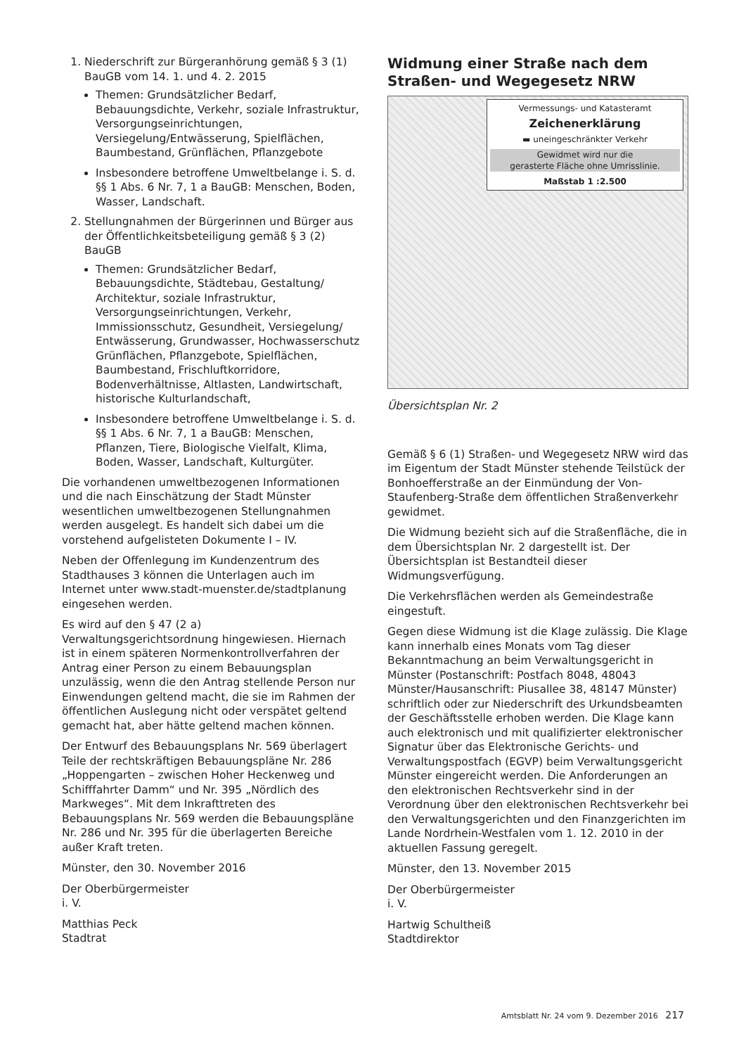1. Niederschrift zur Bürgeranhörung gemäß § 3 (1) BauGB vom 14. 1. und 4. 2. 2015
Themen: Grundsätzlicher Bedarf, Bebauungsdichte, Verkehr, soziale Infrastruktur, Versorgungseinrichtungen, Versiegelung/Entwässerung, Spielflächen, Baumbestand, Grünflächen, Pflanzgebote
Insbesondere betroffene Umweltbelange i. S. d. §§ 1 Abs. 6 Nr. 7, 1 a BauGB: Menschen, Boden, Wasser, Landschaft.
2. Stellungnahmen der Bürgerinnen und Bürger aus der Öffentlichkeitsbeteiligung gemäß § 3 (2) BauGB
Themen: Grundsätzlicher Bedarf, Bebauungsdichte, Städtebau, Gestaltung/ Architektur, soziale Infrastruktur, Versorgungseinrichtungen, Verkehr, Immissionsschutz, Gesundheit, Versiegelung/ Entwässerung, Grundwasser, Hochwasserschutz Grünflächen, Pflanzgebote, Spielflächen, Baumbestand, Frischluftkorridore, Bodenverhältnisse, Altlasten, Landwirtschaft, historische Kulturlandschaft,
Insbesondere betroffene Umweltbelange i. S. d. §§ 1 Abs. 6 Nr. 7, 1 a BauGB: Menschen, Pflanzen, Tiere, Biologische Vielfalt, Klima, Boden, Wasser, Landschaft, Kulturgüter.
Die vorhandenen umweltbezogenen Informationen und die nach Einschätzung der Stadt Münster wesentlichen umweltbezogenen Stellungnahmen werden ausgelegt. Es handelt sich dabei um die vorstehend aufgelisteten Dokumente I – IV.
Neben der Offenlegung im Kundenzentrum des Stadthauses 3 können die Unterlagen auch im Internet unter www.stadt-muenster.de/stadtplanung eingesehen werden.
Es wird auf den § 47 (2 a) Verwaltungsgerichtsordnung hingewiesen. Hiernach ist in einem späteren Normenkontrollverfahren der Antrag einer Person zu einem Bebauungsplan unzulässig, wenn die den Antrag stellende Person nur Einwendungen geltend macht, die sie im Rahmen der öffentlichen Auslegung nicht oder verspätet geltend gemacht hat, aber hätte geltend machen können.
Der Entwurf des Bebauungsplans Nr. 569 überlagert Teile der rechtskräftigen Bebauungspläne Nr. 286 „Hoppengarten – zwischen Hoher Heckenweg und Schifffahrter Damm“ und Nr. 395 „Nördlich des Markweges“. Mit dem Inkrafttreten des Bebauungsplans Nr. 569 werden die Bebauungspläne Nr. 286 und Nr. 395 für die überlagerten Bereiche außer Kraft treten.
Münster, den 30. November 2016
Der Oberbürgermeister
i. V.
Matthias Peck
Stadtrat
Widmung einer Straße nach dem Straßen- und Wegegesetz NRW
Vermessungs- und Katasteramt
Zeichenerklärung
▬ uneingeschränkter Verkehr
Gewidmet wird nur die
gerasterte Fläche ohne Umrisslinie.
Maßstab 1 :2.500
Übersichtsplan Nr. 2
Gemäß § 6 (1) Straßen- und Wegegesetz NRW wird das im Eigentum der Stadt Münster stehende Teilstück der Bonhoefferstraße an der Einmündung der Von-Staufenberg-Straße dem öffentlichen Straßenverkehr gewidmet.
Die Widmung bezieht sich auf die Straßenfläche, die in dem Übersichtsplan Nr. 2 dargestellt ist. Der Übersichtsplan ist Bestandteil dieser Widmungsverfügung.
Die Verkehrsflächen werden als Gemeindestraße eingestuft.
Gegen diese Widmung ist die Klage zulässig. Die Klage kann innerhalb eines Monats vom Tag dieser Bekanntmachung an beim Verwaltungsgericht in Münster (Postanschrift: Postfach 8048, 48043 Münster/Hausanschrift: Piusallee 38, 48147 Münster) schriftlich oder zur Niederschrift des Urkundsbeamten der Geschäftsstelle erhoben werden. Die Klage kann auch elektronisch und mit qualifizierter elektronischer Signatur über das Elektronische Gerichts- und Verwaltungspostfach (EGVP) beim Verwaltungsgericht Münster eingereicht werden. Die Anforderungen an den elektronischen Rechtsverkehr sind in der Verordnung über den elektronischen Rechtsverkehr bei den Verwaltungsgerichten und den Finanzgerichten im Lande Nordrhein-Westfalen vom 1. 12. 2010 in der aktuellen Fassung geregelt.
Münster, den 13. November 2015
Der Oberbürgermeister
i. V.
Hartwig Schultheiß
Stadtdirektor
Amtsblatt Nr. 24 vom 9. Dezember 2016 217